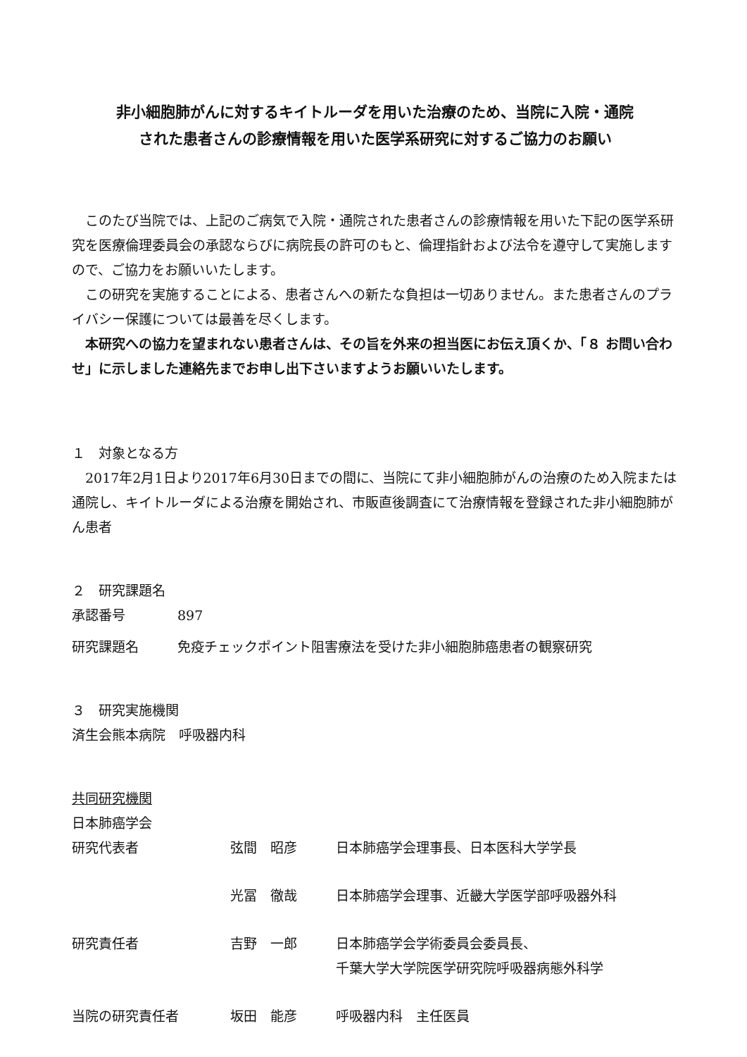非小細胞肺がんに対するキイトルーダを用いた治療のため、当院に入院・通院
された患者さんの診療情報を用いた医学系研究に対するご協力のお願い
　このたび当院では、上記のご病気で入院・通院された患者さんの診療情報を用いた下記の医学系研究を医療倫理委員会の承認ならびに病院長の許可のもと、倫理指針および法令を遵守して実施しますので、ご協力をお願いいたします。
　この研究を実施することによる、患者さんへの新たな負担は一切ありません。また患者さんのプライバシー保護については最善を尽くします。
　本研究への協力を望まれない患者さんは、その旨を外来の担当医にお伝え頂くか、「８ お問い合わせ」に示しました連絡先までお申し出下さいますようお願いいたします。
１　対象となる方
　2017年2月1日より2017年6月30日までの間に、当院にて非小細胞肺がんの治療のため入院または通院し、キイトルーダによる治療を開始され、市販直後調査にて治療情報を登録された非小細胞肺がん患者
２　研究課題名
| 承認番号 | 897 |
| 研究課題名 | 免疫チェックポイント阻害療法を受けた非小細胞肺癌患者の観察研究 |
３　研究実施機関
済生会熊本病院　呼吸器内科
共同研究機関
日本肺癌学会
| 研究代表者 | 弦間 昭彦 | 日本肺癌学会理事長、日本医科大学学長 |
| | 光冨 徹哉 | 日本肺癌学会理事、近畿大学医学部呼吸器外科 |
| 研究責任者 | 吉野 一郎 | 日本肺癌学会学術委員会委員長、 千葉大学大学院医学研究院呼吸器病態外科学 |
| 当院の研究責任者 | 坂田 能彦 | 呼吸器内科 主任医員 |